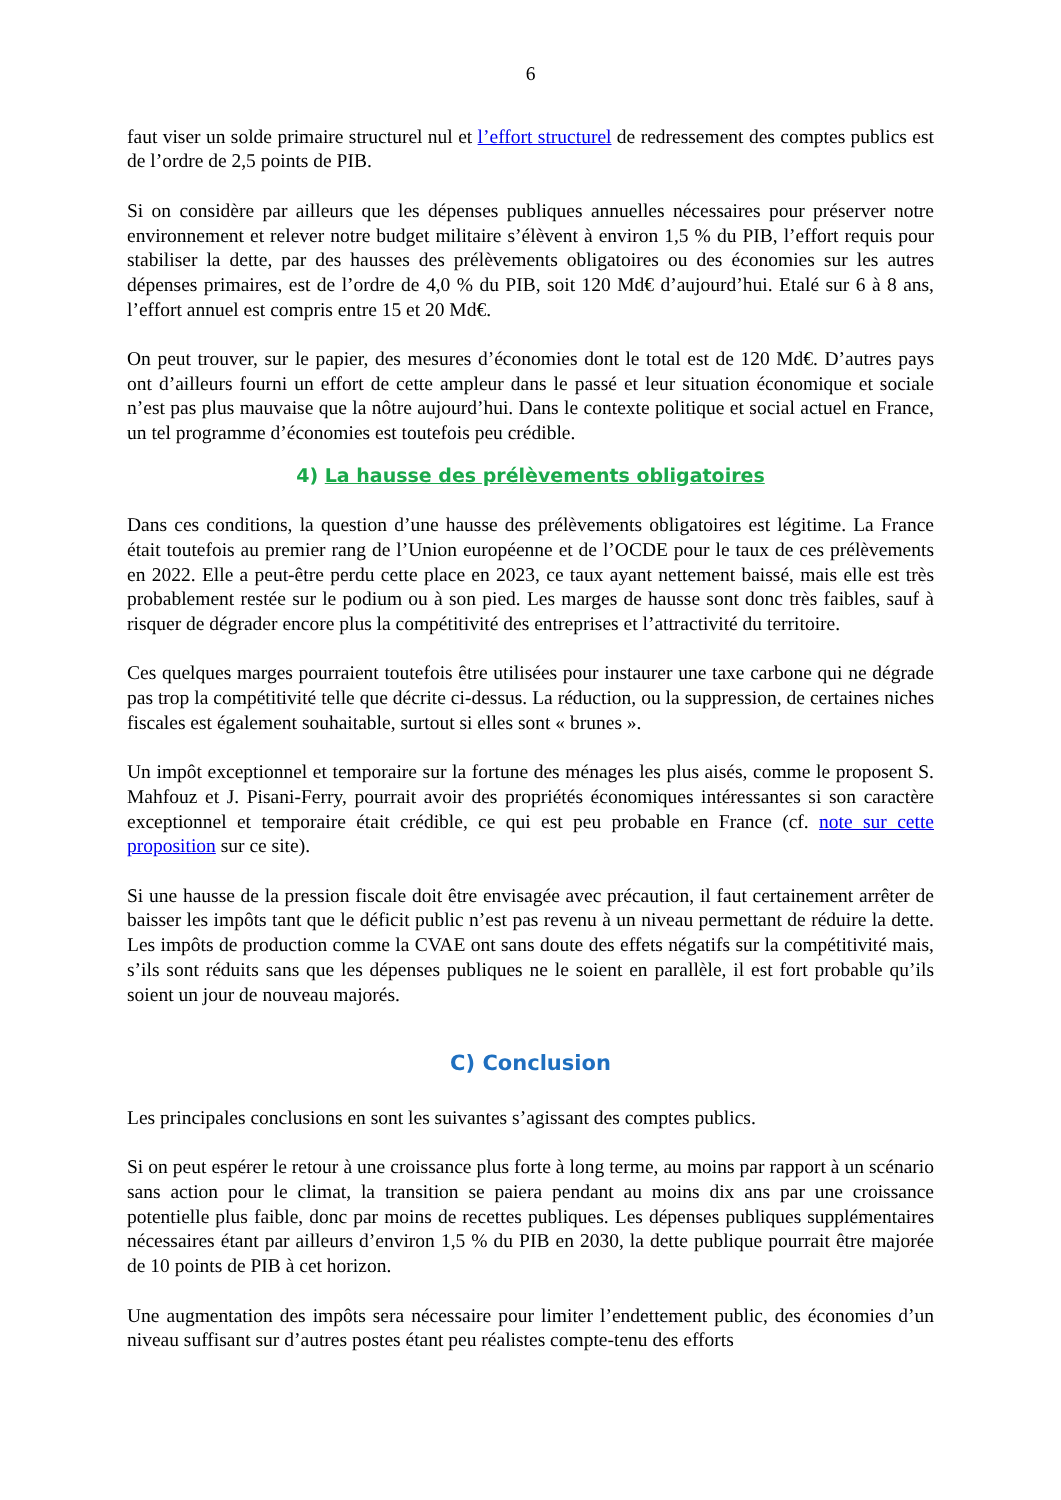6
faut viser un solde primaire structurel nul et l’effort structurel de redressement des comptes publics est de l’ordre de 2,5 points de PIB.
Si on considère par ailleurs que les dépenses publiques annuelles nécessaires pour préserver notre environnement et relever notre budget militaire s’élèvent à environ 1,5 % du PIB, l’effort requis pour stabiliser la dette, par des hausses des prélèvements obligatoires ou des économies sur les autres dépenses primaires, est de l’ordre de 4,0 % du PIB, soit 120 Md€ d’aujourd’hui. Etalé sur 6 à 8 ans, l’effort annuel est compris entre 15 et 20 Md€.
On peut trouver, sur le papier, des mesures d’économies dont le total est de 120 Md€. D’autres pays ont d’ailleurs fourni un effort de cette ampleur dans le passé et leur situation économique et sociale n’est pas plus mauvaise que la nôtre aujourd’hui. Dans le contexte politique et social actuel en France, un tel programme d’économies est toutefois peu crédible.
4) La hausse des prélèvements obligatoires
Dans ces conditions, la question d’une hausse des prélèvements obligatoires est légitime. La France était toutefois au premier rang de l’Union européenne et de l’OCDE pour le taux de ces prélèvements en 2022. Elle a peut-être perdu cette place en 2023, ce taux ayant nettement baissé, mais elle est très probablement restée sur le podium ou à son pied. Les marges de hausse sont donc très faibles, sauf à risquer de dégrader encore plus la compétitivité des entreprises et l’attractivité du territoire.
Ces quelques marges pourraient toutefois être utilisées pour instaurer une taxe carbone qui ne dégrade pas trop la compétitivité telle que décrite ci-dessus. La réduction, ou la suppression, de certaines niches fiscales est également souhaitable, surtout si elles sont « brunes ».
Un impôt exceptionnel et temporaire sur la fortune des ménages les plus aisés, comme le proposent S. Mahfouz et J. Pisani-Ferry, pourrait avoir des propriétés économiques intéressantes si son caractère exceptionnel et temporaire était crédible, ce qui est peu probable en France (cf. note sur cette proposition sur ce site).
Si une hausse de la pression fiscale doit être envisagée avec précaution, il faut certainement arrêter de baisser les impôts tant que le déficit public n’est pas revenu à un niveau permettant de réduire la dette. Les impôts de production comme la CVAE ont sans doute des effets négatifs sur la compétitivité mais, s’ils sont réduits sans que les dépenses publiques ne le soient en parallèle, il est fort probable qu’ils soient un jour de nouveau majorés.
C) Conclusion
Les principales conclusions en sont les suivantes s’agissant des comptes publics.
Si on peut espérer le retour à une croissance plus forte à long terme, au moins par rapport à un scénario sans action pour le climat, la transition se paiera pendant au moins dix ans par une croissance potentielle plus faible, donc par moins de recettes publiques. Les dépenses publiques supplémentaires nécessaires étant par ailleurs d’environ 1,5 % du PIB en 2030, la dette publique pourrait être majorée de 10 points de PIB à cet horizon.
Une augmentation des impôts sera nécessaire pour limiter l’endettement public, des économies d’un niveau suffisant sur d’autres postes étant peu réalistes compte-tenu des efforts